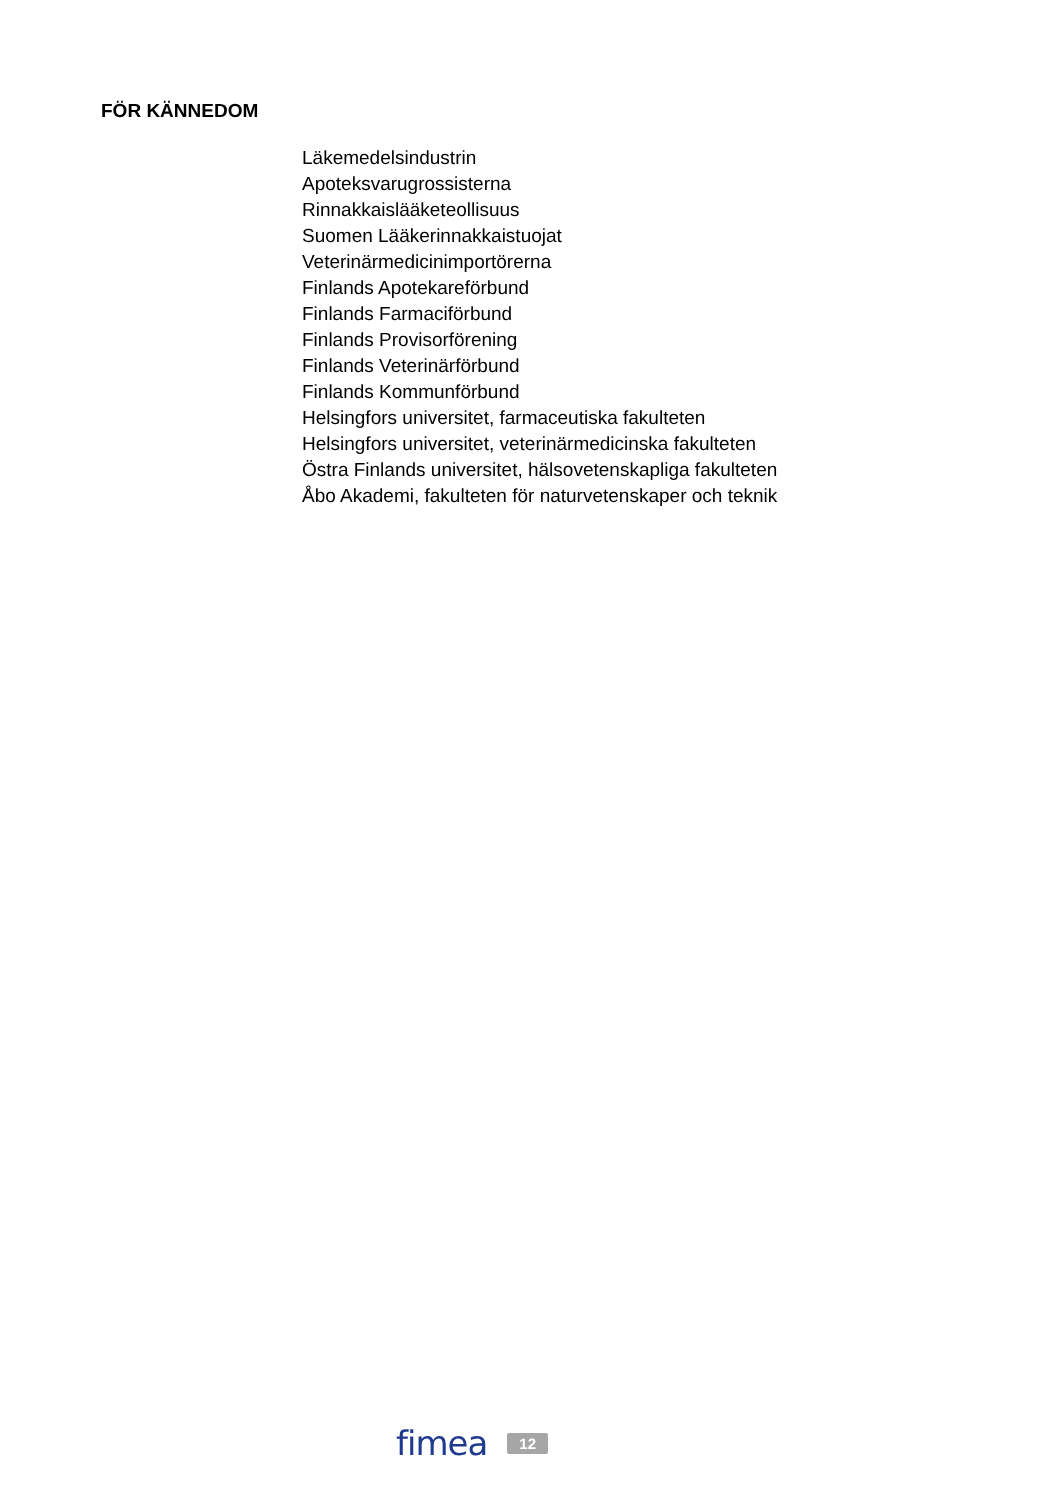FÖR KÄNNEDOM
Läkemedelsindustrin
Apoteksvarugrossisterna
Rinnakkaislääketeollisuus
Suomen Lääkerinnakkaistuojat
Veterinärmedicinimportörerna
Finlands Apotekareförbund
Finlands Farmaciförbund
Finlands Provisorförening
Finlands Veterinärförbund
Finlands Kommunförbund
Helsingfors universitet, farmaceutiska fakulteten
Helsingfors universitet, veterinärmedicinska fakulteten
Östra Finlands universitet, hälsovetenskapliga fakulteten
Åbo Akademi, fakulteten för naturvetenskaper och teknik
fimea
12